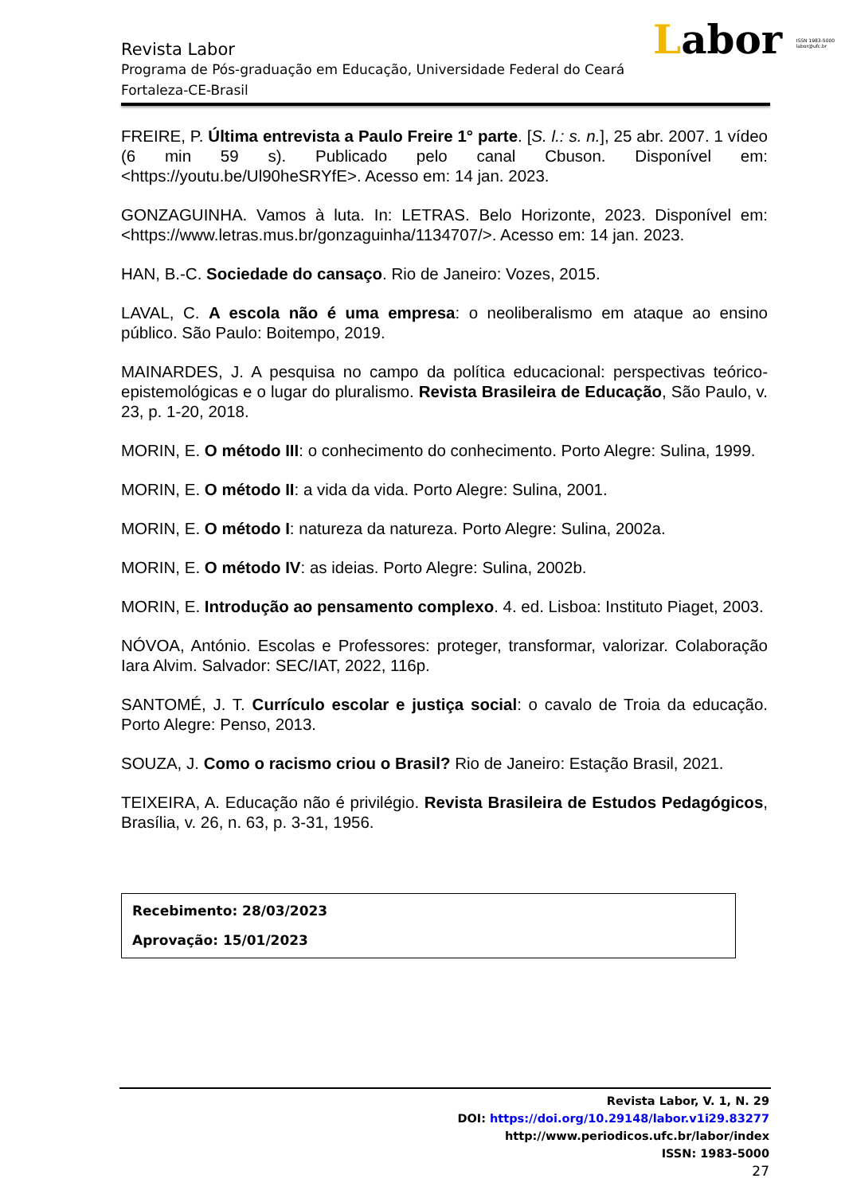Labor ISSN 1983-5000
labor@ufc.br
Revista Labor
Programa de Pós-graduação em Educação, Universidade Federal do Ceará
Fortaleza-CE-Brasil
FREIRE, P. Última entrevista a Paulo Freire 1° parte. [S. l.: s. n.], 25 abr. 2007. 1 vídeo (6 min 59 s). Publicado pelo canal Cbuson. Disponível em: <https://youtu.be/Ul90heSRYfE>. Acesso em: 14 jan. 2023.
GONZAGUINHA. Vamos à luta. In: LETRAS. Belo Horizonte, 2023. Disponível em: <https://www.letras.mus.br/gonzaguinha/1134707/>. Acesso em: 14 jan. 2023.
HAN, B.-C. Sociedade do cansaço. Rio de Janeiro: Vozes, 2015.
LAVAL, C. A escola não é uma empresa: o neoliberalismo em ataque ao ensino público. São Paulo: Boitempo, 2019.
MAINARDES, J. A pesquisa no campo da política educacional: perspectivas teórico-epistemológicas e o lugar do pluralismo. Revista Brasileira de Educação, São Paulo, v. 23, p. 1-20, 2018.
MORIN, E. O método III: o conhecimento do conhecimento. Porto Alegre: Sulina, 1999.
MORIN, E. O método II: a vida da vida. Porto Alegre: Sulina, 2001.
MORIN, E. O método I: natureza da natureza. Porto Alegre: Sulina, 2002a.
MORIN, E. O método IV: as ideias. Porto Alegre: Sulina, 2002b.
MORIN, E. Introdução ao pensamento complexo. 4. ed. Lisboa: Instituto Piaget, 2003.
NÓVOA, António. Escolas e Professores: proteger, transformar, valorizar. Colaboração Iara Alvim. Salvador: SEC/IAT, 2022, 116p.
SANTOMÉ, J. T. Currículo escolar e justiça social: o cavalo de Troia da educação. Porto Alegre: Penso, 2013.
SOUZA, J. Como o racismo criou o Brasil? Rio de Janeiro: Estação Brasil, 2021.
TEIXEIRA, A. Educação não é privilégio. Revista Brasileira de Estudos Pedagógicos, Brasília, v. 26, n. 63, p. 3-31, 1956.
Recebimento: 28/03/2023
Aprovação: 15/01/2023
Revista Labor, V. 1, N. 29
DOI: https://doi.org/10.29148/labor.v1i29.83277
http://www.periodicos.ufc.br/labor/index
ISSN: 1983-5000
27